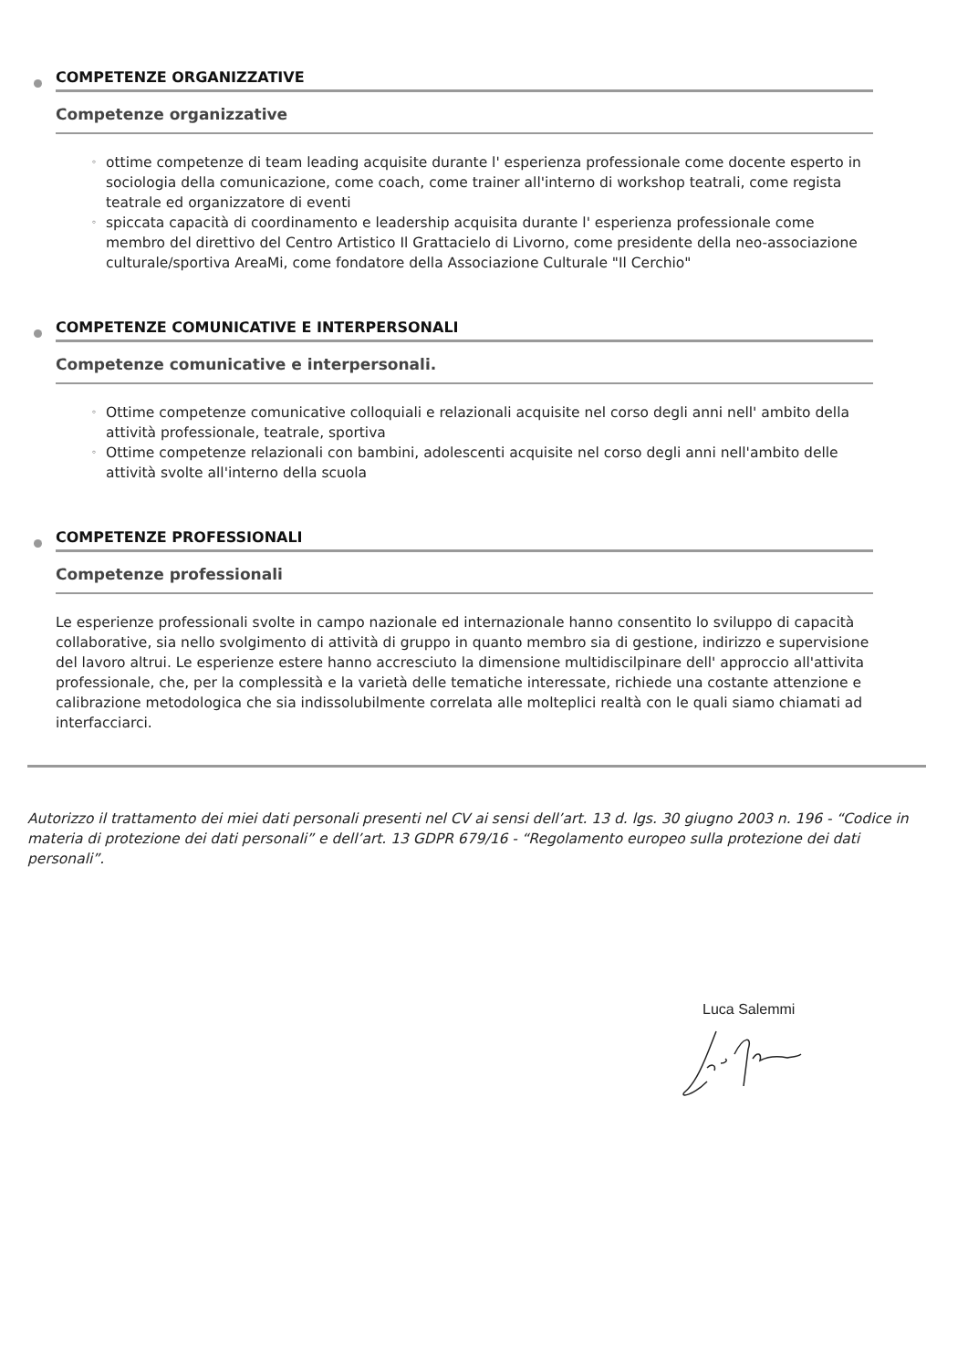COMPETENZE ORGANIZZATIVE
Competenze organizzative
◦ ottime competenze di team leading acquisite durante l' esperienza professionale come docente esperto in sociologia della comunicazione, come coach, come trainer all'interno di workshop teatrali, come regista teatrale ed organizzatore di eventi
◦ spiccata capacità di coordinamento e leadership acquisita durante l' esperienza professionale come membro del direttivo del Centro Artistico Il Grattacielo di Livorno, come presidente della neo-associazione culturale/sportiva AreaMi, come fondatore della Associazione Culturale "Il Cerchio"
COMPETENZE COMUNICATIVE E INTERPERSONALI
Competenze comunicative e interpersonali.
◦ Ottime competenze comunicative colloquiali e relazionali acquisite nel corso degli anni nell' ambito della attività professionale, teatrale, sportiva
◦ Ottime competenze relazionali con bambini, adolescenti acquisite nel corso degli anni nell'ambito delle attività svolte all'interno della scuola
COMPETENZE PROFESSIONALI
Competenze professionali
Le esperienze professionali svolte in campo nazionale ed internazionale hanno consentito lo sviluppo di capacità collaborative, sia nello svolgimento di attività di gruppo in quanto membro sia di gestione, indirizzo e supervisione del lavoro altrui. Le esperienze estere hanno accresciuto la dimensione multidiscilpinare dell' approccio all'attivita professionale, che, per la complessità e la varietà delle tematiche interessate, richiede una costante attenzione e calibrazione metodologica che sia indissolubilmente correlata alle molteplici realtà con le quali siamo chiamati ad interfacciarci.
Autorizzo il trattamento dei miei dati personali presenti nel CV ai sensi dell’art. 13 d. lgs. 30 giugno 2003 n. 196 - “Codice in materia di protezione dei dati personali” e dell’art. 13 GDPR 679/16 - “Regolamento europeo sulla protezione dei dati personali”.
Luca Salemmi